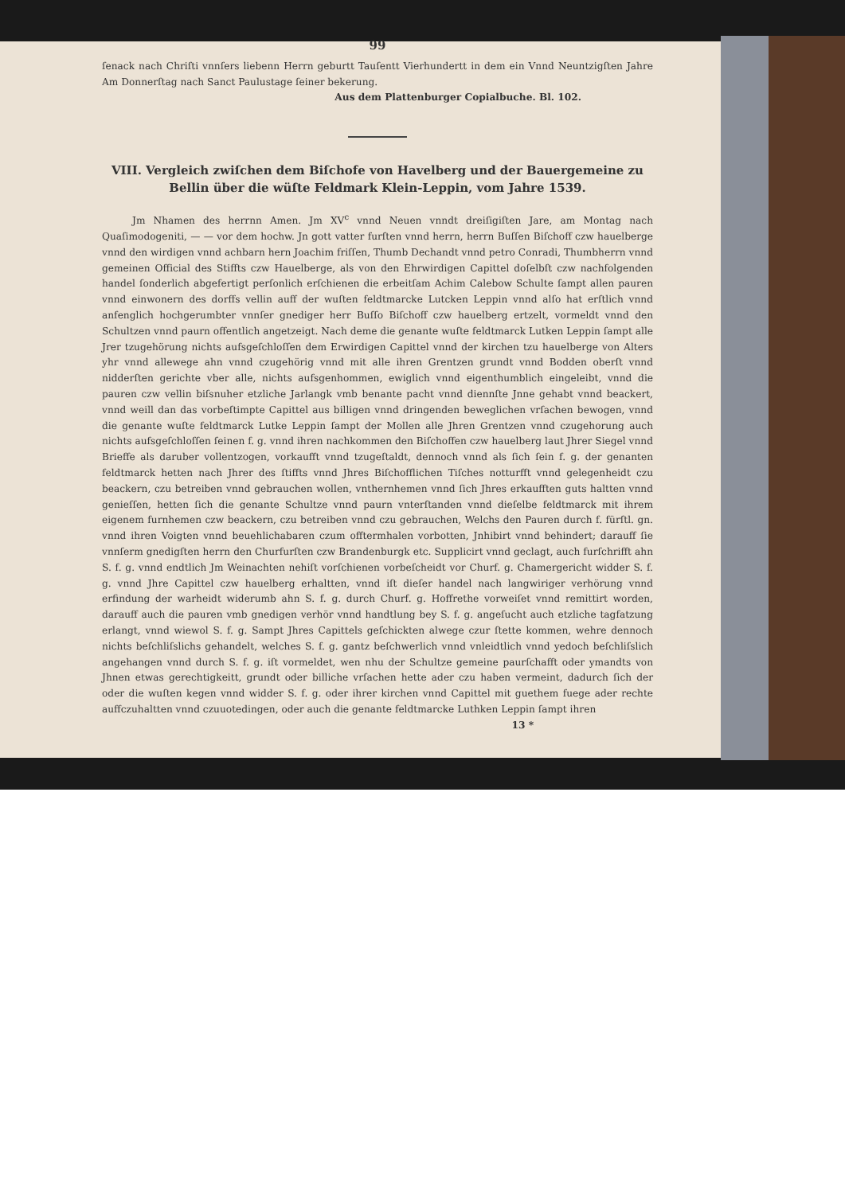99
ſenack nach Chriſti vnnſers liebenn Herrn geburtt Tauſentt Vierhundertt in dem ein Vnnd Neuntzigſten Jahre Am Donnerſtag nach Sanct Paulustage ſeiner bekerung.
Aus dem Plattenburger Copialbuche. Bl. 102.
VIII. Vergleich zwiſchen dem Biſchofe von Havelberg und der Bauergemeine zu Bellin über die wüſte Feldmark Klein-Leppin, vom Jahre 1539.
Jm Nhamen des herrnn Amen. Jm XV<sup>c</sup> vnnd Neuen vnndt dreiſigiſten Jare, am Montag nach Quaſimodogeniti, — — vor dem hochw. Jn gott vatter furſten vnnd herrn, herrn Buſſen Biſchoff czw hauelberge vnnd den wirdigen vnnd achbarn hern Joachim friſſen, Thumb Dechandt vnnd petro Conradi, Thumbherrn vnnd gemeinen Official des Stiffts czw Hauelberge, als von den Ehrwirdigen Capittel doſelbſt czw nachfolgenden handel ſonderlich abgefertigt perſonlich erſchienen die erbeitſam Achim Calebow Schulte ſampt allen pauren vnnd einwonern des dorffs vellin auff der wuſten feldtmarcke Lutcken Leppin vnnd alſo hat erſtlich vnnd anfenglich hochgerumbter vnnſer gnediger herr Buſſo Biſchoff czw hauelberg ertzelt, vormeldt vnnd den Schultzen vnnd paurn offentlich angetzeigt. Nach deme die genante wuſte feldtmarck Lutken Leppin ſampt alle Jrer tzugehörung nichts aufsgeſchloſſen dem Erwirdigen Capittel vnnd der kirchen tzu hauelberge von Alters yhr vnnd allewege ahn vnnd czugehörig vnnd mit alle ihren Grentzen grundt vnnd Bodden oberſt vnnd nidderſten gerichte vber alle, nichts aufsgenhommen, ewiglich vnnd eigenthumblich eingeleibt, vnnd die pauren czw vellin biſsnuher etzliche Jarlangk vmb benante pacht vnnd diennſte Jnne gehabt vnnd beackert, vnnd weill dan das vorbeſtimpte Capittel aus billigen vnnd dringenden beweglichen vrſachen bewogen, vnnd die genante wuſte feldtmarck Lutke Leppin ſampt der Mollen alle Jhren Grentzen vnnd czugehorung auch nichts aufsgeſchloſſen ſeinen f. g. vnnd ihren nachkommen den Biſchoffen czw hauelberg laut Jhrer Siegel vnnd Brieffe als daruber vollentzogen, vorkaufft vnnd tzugeſtaldt, dennoch vnnd als ſich ſein f. g. der genanten feldtmarck hetten nach Jhrer des ſtiffts vnnd Jhres Biſchofflichen Tiſches notturfft vnnd gelegenheidt czu beackern, czu betreiben vnnd gebrauchen wollen, vnthernhemen vnnd ſich Jhres erkaufften guts haltten vnnd genieſſen, hetten ſich die genante Schultze vnnd paurn vnterſtanden vnnd dieſelbe feldtmarck mit ihrem eigenem furnhemen czw beackern, czu betreiben vnnd czu gebrauchen, Welchs den Pauren durch f. fürſtl. gn. vnnd ihren Voigten vnnd beuehlichabaren czum offtermhalen vorbotten, Jnhibirt vnnd behindert; darauff ſie vnnſerm gnedigſten herrn den Churfurſten czw Brandenburgk etc. Supplicirt vnnd geclagt, auch furſchrifft ahn S. f. g. vnnd endtlich Jm Weinachten nehiſt vorſchienen vorbeſcheidt vor Churf. g. Chamergericht widder S. f. g. vnnd Jhre Capittel czw hauelberg erhaltten, vnnd iſt dieſer handel nach langwiriger verhörung vnnd erfindung der warheidt widerumb ahn S. f. g. durch Churf. g. Hoffrethe vorweiſet vnnd remittirt worden, darauff auch die pauren vmb gnedigen verhör vnnd handtlung bey S. f. g. angeſucht auch etzliche tagfatzung erlangt, vnnd wiewol S. f. g. Sampt Jhres Capittels geſchickten alwege czur ſtette kommen, wehre dennoch nichts beſchliſslichs gehandelt, welches S. f. g. gantz beſchwerlich vnnd vnleidtlich vnnd yedoch beſchliſslich angehangen vnnd durch S. f. g. iſt vormeldet, wen nhu der Schultze gemeine paurſchafft oder ymandts von Jhnen etwas gerechtigkeitt, grundt oder billiche vrſachen hette ader czu haben vermeint, dadurch ſich der oder die wuſten kegen vnnd widder S. f. g. oder ihrer kirchen vnnd Capittel mit guethem fuege ader rechte auffczuhaltten vnnd czuuotedingen, oder auch die genante feldtmarcke Luthken Leppin ſampt ihren
13 *